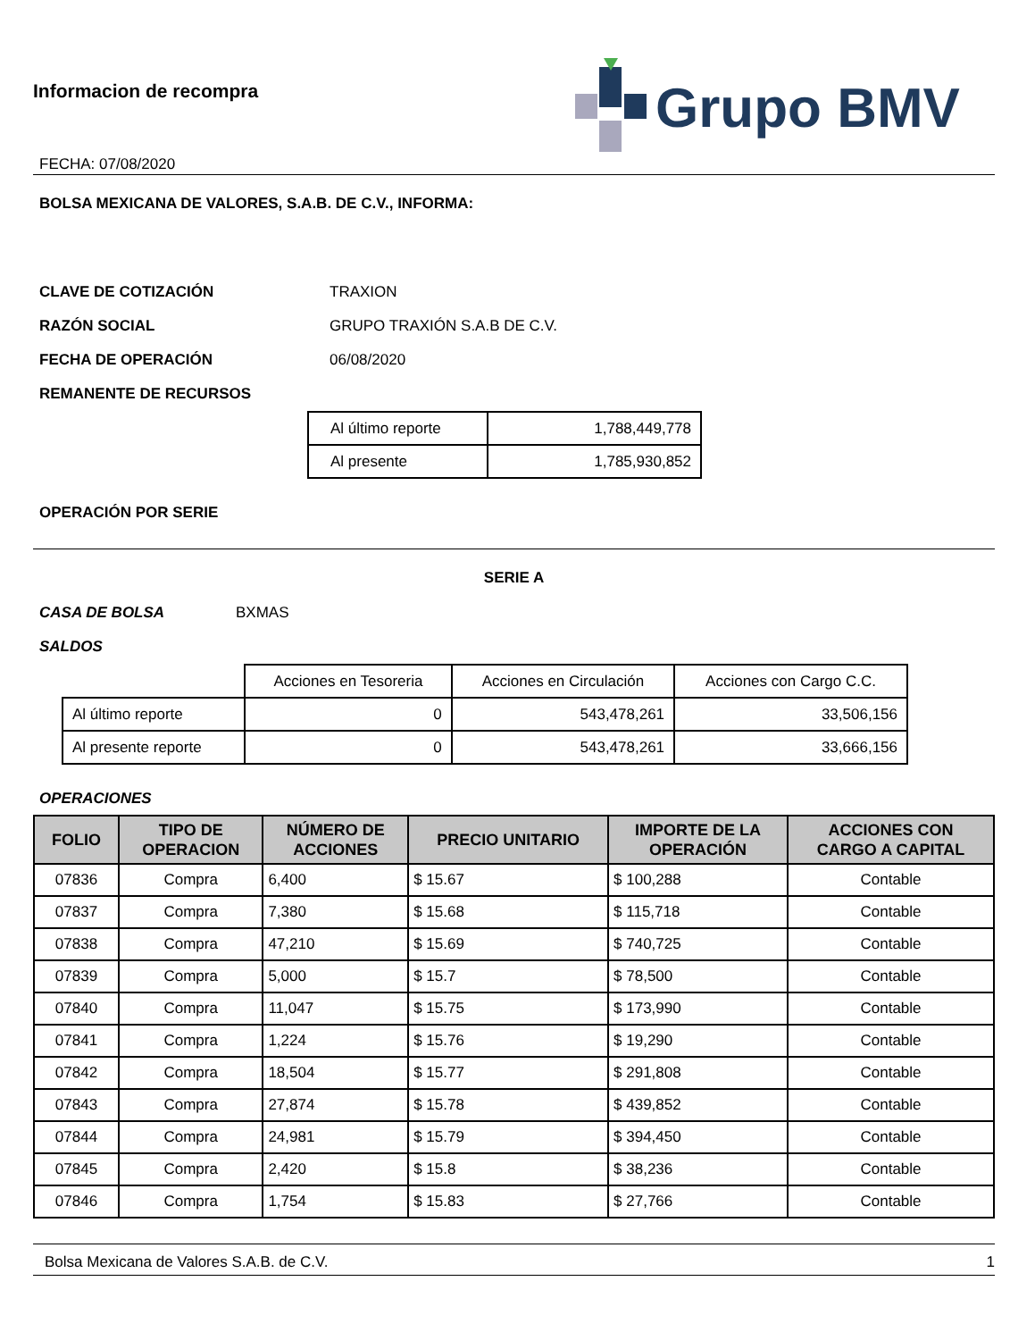Informacion de recompra
FECHA: 07/08/2020
Grupo BMV
BOLSA MEXICANA DE VALORES, S.A.B. DE C.V., INFORMA:
CLAVE DE COTIZACIÓN TRAXION
RAZÓN SOCIAL GRUPO TRAXIÓN S.A.B DE C.V.
FECHA DE OPERACIÓN 06/08/2020
REMANENTE DE RECURSOS
| Al último reporte | 1,788,449,778 |
| Al presente | 1,785,930,852 |
OPERACIÓN POR SERIE
SERIE A
CASA DE BOLSA BXMAS
SALDOS
| | Acciones en Tesoreria | Acciones en Circulación | Acciones con Cargo C.C. |
| Al último reporte | 0 | 543,478,261 | 33,506,156 |
| Al presente reporte | 0 | 543,478,261 | 33,666,156 |
OPERACIONES
| FOLIO | TIPO DE OPERACION | NÚMERO DE ACCIONES | PRECIO UNITARIO | IMPORTE DE LA OPERACIÓN | ACCIONES CON CARGO A CAPITAL |
| --- | --- | --- | --- | --- | --- |
| 07836 | Compra | 6,400 | $ 15.67 | $ 100,288 | Contable |
| 07837 | Compra | 7,380 | $ 15.68 | $ 115,718 | Contable |
| 07838 | Compra | 47,210 | $ 15.69 | $ 740,725 | Contable |
| 07839 | Compra | 5,000 | $ 15.7 | $ 78,500 | Contable |
| 07840 | Compra | 11,047 | $ 15.75 | $ 173,990 | Contable |
| 07841 | Compra | 1,224 | $ 15.76 | $ 19,290 | Contable |
| 07842 | Compra | 18,504 | $ 15.77 | $ 291,808 | Contable |
| 07843 | Compra | 27,874 | $ 15.78 | $ 439,852 | Contable |
| 07844 | Compra | 24,981 | $ 15.79 | $ 394,450 | Contable |
| 07845 | Compra | 2,420 | $ 15.8 | $ 38,236 | Contable |
| 07846 | Compra | 1,754 | $ 15.83 | $ 27,766 | Contable |
Bolsa Mexicana de Valores S.A.B. de C.V. 1